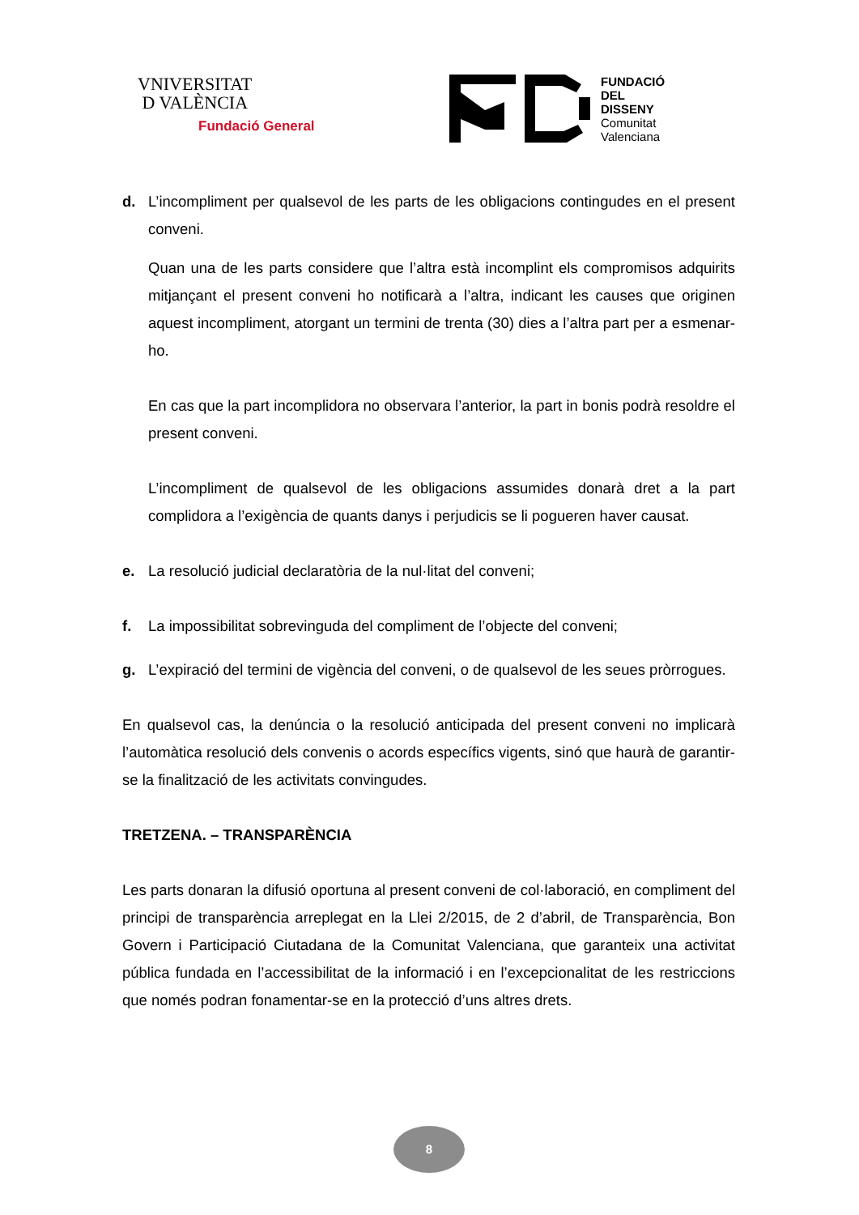VNIVERSITAT
D VALÈNCIA
Fundació General
FUNDACIÓ
DEL
DISSENY
Comunitat
Valenciana
d. L’incompliment per qualsevol de les parts de les obligacions contingudes en el present conveni.
Quan una de les parts considere que l’altra està incomplint els compromisos adquirits mitjançant el present conveni ho notificarà a l’altra, indicant les causes que originen aquest incompliment, atorgant un termini de trenta (30) dies a l’altra part per a esmenar-ho.
En cas que la part incomplidora no observara l’anterior, la part in bonis podrà resoldre el present conveni.
L’incompliment de qualsevol de les obligacions assumides donarà dret a la part complidora a l’exigència de quants danys i perjudicis se li pogueren haver causat.
e. La resolució judicial declaratòria de la nul·litat del conveni;
f. La impossibilitat sobrevinguda del compliment de l’objecte del conveni;
g. L’expiració del termini de vigència del conveni, o de qualsevol de les seues pròrrogues.
En qualsevol cas, la denúncia o la resolució anticipada del present conveni no implicarà l’automàtica resolució dels convenis o acords específics vigents, sinó que haurà de garantir-se la finalització de les activitats convingudes.
TRETZENA. – TRANSPARÈNCIA
Les parts donaran la difusió oportuna al present conveni de col·laboració, en compliment del principi de transparència arreplegat en la Llei 2/2015, de 2 d’abril, de Transparència, Bon Govern i Participació Ciutadana de la Comunitat Valenciana, que garanteix una activitat pública fundada en l’accessibilitat de la informació i en l’excepcionalitat de les restriccions que només podran fonamentar-se en la protecció d’uns altres drets.
8